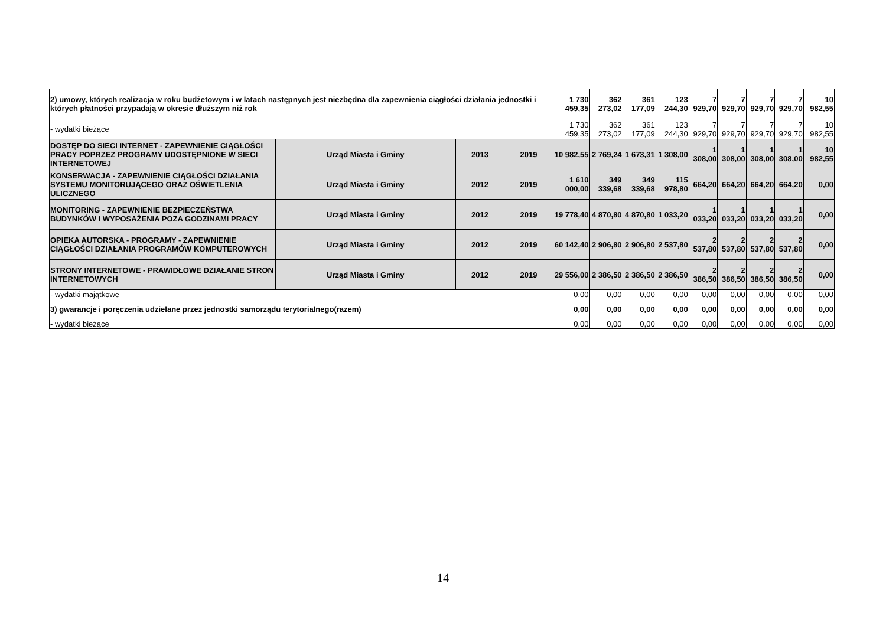| 2) umowy, których realizacja w roku budżetowym i w latach następnych jest niezbędna dla zapewnienia ciągłości działania jednostki i których płatności przypadają w okresie dłuższym niż rok | | | | 1 730 459,35 | 362 273,02 | 361 177,09 | 123 244,30 | 7 929,70 | 7 929,70 | 7 929,70 | 7 929,70 | 10 982,55 |
| - wydatki bieżące | | | | 1 730 459,35 | 362 273,02 | 361 177,09 | 123 244,30 | 7 929,70 | 7 929,70 | 7 929,70 | 7 929,70 | 10 982,55 |
| DOSTĘP DO SIECI INTERNET - ZAPEWNIENIE CIĄGŁOŚCI PRACY POPRZEZ PROGRAMY UDOSTĘPNIONE W SIECI INTERNETOWEJ | Urząd Miasta i Gminy | 2013 | 2019 | 10 982,55 | 2 769,24 | 1 673,31 | 1 308,00 | 1 308,00 | 1 308,00 | 1 308,00 | 1 308,00 | 10 982,55 |
| KONSERWACJA - ZAPEWNIENIE CIĄGŁOŚCI DZIAŁANIA SYSTEMU MONITORUJĄCEGO ORAZ OŚWIETLENIA ULICZNEGO | Urząd Miasta i Gminy | 2012 | 2019 | 1 610 000,00 | 349 339,68 | 349 339,68 | 115 978,80 | 664,20 | 664,20 | 664,20 | 664,20 | 0,00 |
| MONITORING - ZAPEWNIENIE BEZPIECZEŃSTWA BUDYNKÓW I WYPOSAŻENIA POZA GODZINAMI PRACY | Urząd Miasta i Gminy | 2012 | 2019 | 19 778,40 | 4 870,80 | 4 870,80 | 1 033,20 | 1 033,20 | 1 033,20 | 1 033,20 | 1 033,20 | 0,00 |
| OPIEKA AUTORSKA - PROGRAMY - ZAPEWNIENIE CIĄGŁOŚCI DZIAŁANIA PROGRAMÓW KOMPUTEROWYCH | Urząd Miasta i Gminy | 2012 | 2019 | 60 142,40 | 2 906,80 | 2 906,80 | 2 537,80 | 2 537,80 | 2 537,80 | 2 537,80 | 2 537,80 | 0,00 |
| STRONY INTERNETOWE - PRAWIDŁOWE DZIAŁANIE STRON INTERNETOWYCH | Urząd Miasta i Gminy | 2012 | 2019 | 29 556,00 | 2 386,50 | 2 386,50 | 2 386,50 | 2 386,50 | 2 386,50 | 2 386,50 | 2 386,50 | 0,00 |
| - wydatki majątkowe | | | | 0,00 | 0,00 | 0,00 | 0,00 | 0,00 | 0,00 | 0,00 | 0,00 | 0,00 |
| 3) gwarancje i poręczenia udzielane przez jednostki samorządu terytorialnego(razem) | | | | 0,00 | 0,00 | 0,00 | 0,00 | 0,00 | 0,00 | 0,00 | 0,00 | 0,00 |
| - wydatki bieżące | | | | 0,00 | 0,00 | 0,00 | 0,00 | 0,00 | 0,00 | 0,00 | 0,00 | 0,00 |
14